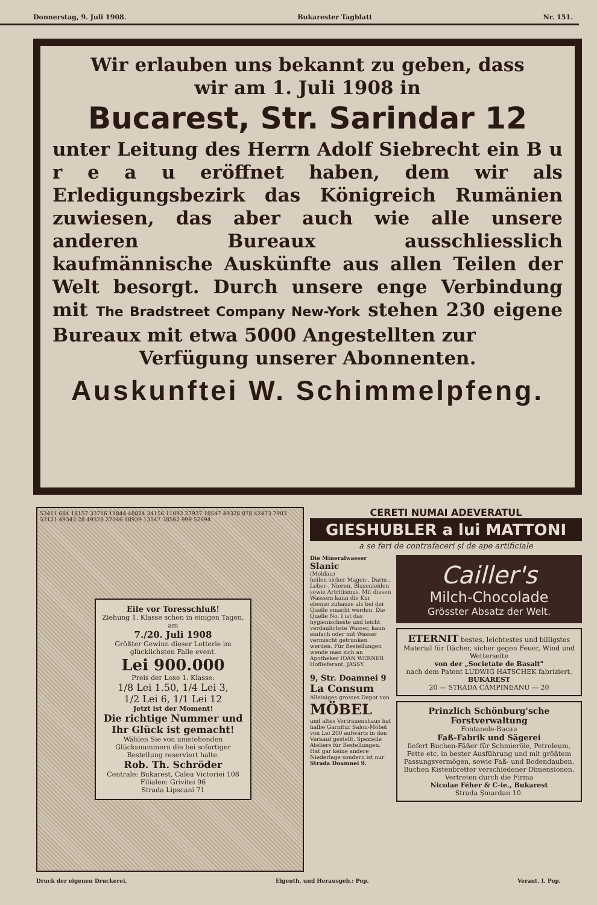Donnerstag, 9. Juli 1908. Bukarester Tagblatt Nr. 151.
Wir erlauben uns bekannt zu geben, dass
wir am 1. Juli 1908 in
Bucarest, Str. Sarindar 12
unter Leitung des Herrn Adolf Siebrecht ein B u r e a u eröffnet haben, dem wir als Erledigungsbezirk das Königreich Rumänien zuwiesen, das aber auch wie alle unsere anderen Bureaux ausschliesslich kaufmännische Auskünfte aus allen Teilen der Welt besorgt. Durch unsere enge Verbindung mit The Bradstreet Company New-York stehen 230 eigene Bureaux mit etwa 5000 Angestellten zur
Verfügung unserer Abonnenten.
Auskunftei W. Schimmelpfeng.
53411 684 18157 33716 11844 48824 34156 11092 27937 18547 49328 878 42473 7903 53121 49343 28 49328 27046 18939 13547 38562 999 52694
Eile vor Toresschluß!
Ziehung 1. Klasse schon in einigen Tagen, am
7./20. Juli 1908
Größter Gewinn dieser Lotterie im glücklichsten Falle event.
Lei 900.000
Preis der Lose 1. Klasse:
1/8 Lei 1.50, 1/4 Lei 3,
1/2 Lei 6, 1/1 Lei 12
Jetzt ist der Moment!
Die richtige Nummer und Ihr Glück ist gemacht!
Wählen Sie von umstehenden Glücksnummern die bei sofortiger Bestellung reserviert halte.
Rob. Th. Schröder
Centrale: Bukarest, Calea Victoriei 108
Filialen: Grivitei 96
Strada Lipscani 71
CERETI NUMAI ADEVERATUL
GIESHUBLER a lui MATTONI
a se feri de contrafaceri și de ape artificiale
Die Mineralwasser
Slanic
(Moldau)
heilen sicher Magen-, Darm-, Leber-, Nieren, Blasenleiden sowie Artritismus. Mit diesen Wassern kann die Kur ebenso zuhause als bei der Quelle emacht werden. Die Quelle No. I ist das hygienischeste und leicht verdaulichste Wasser, kann einfach oder mit Wasser vermischt getrunken werden. Für Bestellungen wende man sich an Apotheker IOAN WERNER Hoflieferant, JASSY.
9, Str. Doamnei 9
La Consum
Alleiniges grosses Depot von
MÖBEL
und altes Vertrauenshaus hat halbe Garnitur Salon-Möbel von Lei 200 aufwärts in den Verkauf gestellt. Spezielle Ateliers für Bestellungen. Hat gar keine andere Niederlage sondern ist nur Strada Doamnei 9.
Cailler's
Milch-Chocolade
Grösster Absatz der Welt.
ETERNIT bestes, leichtestes und billigstes Material für Dächer, sicher gegen Feuer, Wind und Wetterseite
von der „Societate de Basalt"
nach dem Patent LUDWIG HATSCHEK fabriziert.
BUKAREST
20 — STRADA CÂMPINEANU — 20
Prinzlich Schönburg'sche Forstverwaltung
Fontanele-Bacau
Faß-Fabrik und Sägerei
liefert Buchen-Fäßer für Schmieröle, Petroleum, Fette etc. in bester Ausführung und mit größtem Fassungsvermögen, sowie Faß- und Bodendauben, Buchen Kistenbretter verschiedener Dimensionen.
Vertreten durch die Firma
Nicolae Féher & C-ie., Bukarest
Strada Şmardan 10.
Druck der eigenen Druckerei. Eigenth. und Herausgeb.: Pop. Verant. I. Pop.